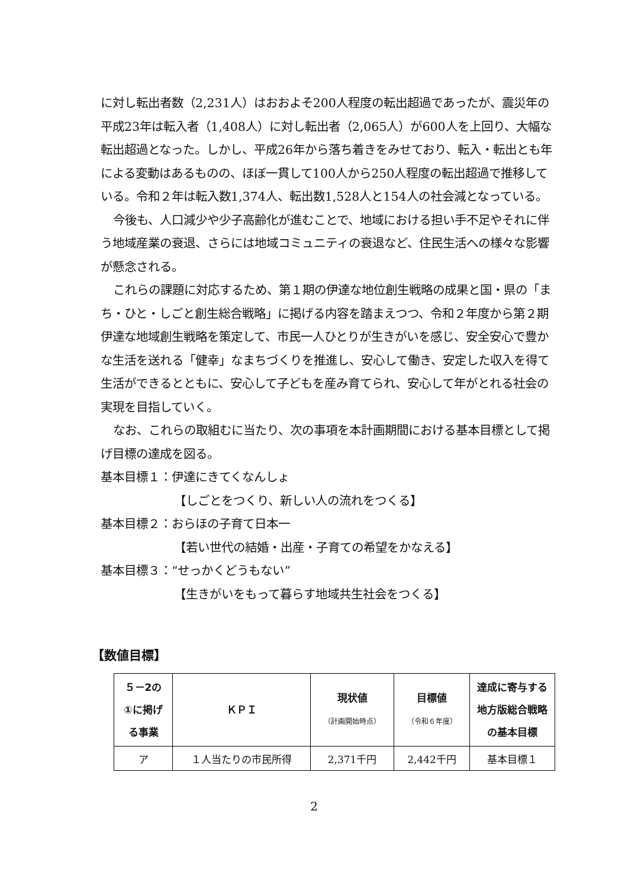に対し転出者数（2,231人）はおおよそ200人程度の転出超過であったが、震災年の平成23年は転入者（1,408人）に対し転出者（2,065人）が600人を上回り、大幅な転出超過となった。しかし、平成26年から落ち着きをみせており、転入・転出とも年による変動はあるものの、ほぼ一貫して100人から250人程度の転出超過で推移している。令和２年は転入数1,374人、転出数1,528人と154人の社会減となっている。
今後も、人口減少や少子高齢化が進むことで、地域における担い手不足やそれに伴う地域産業の衰退、さらには地域コミュニティの衰退など、住民生活への様々な影響が懸念される。
これらの課題に対応するため、第１期の伊達な地位創生戦略の成果と国・県の「まち・ひと・しごと創生総合戦略」に掲げる内容を踏まえつつ、令和２年度から第２期伊達な地域創生戦略を策定して、市民一人ひとりが生きがいを感じ、安全安心で豊かな生活を送れる「健幸」なまちづくりを推進し、安心して働き、安定した収入を得て生活ができるとともに、安心して子どもを産み育てられ、安心して年がとれる社会の実現を目指していく。
なお、これらの取組むに当たり、次の事項を本計画期間における基本目標として掲げ目標の達成を図る。
基本目標１：伊達にきてくなんしょ
【しごとをつくり、新しい人の流れをつくる】
基本目標２：おらほの子育て日本一
【若い世代の結婚・出産・子育ての希望をかなえる】
基本目標３：“せっかくどうもない”
【生きがいをもって暮らす地域共生社会をつくる】
【数値目標】
| ５－2の ①に掲げ る事業 | ＫＰＩ | 現状値 （計画開始時点） | 目標値 （令和６年度） | 達成に寄与する 地方版総合戦略 の基本目標 |
| --- | --- | --- | --- | --- |
| ア | １人当たりの市民所得 | 2,371千円 | 2,442千円 | 基本目標１ |
2